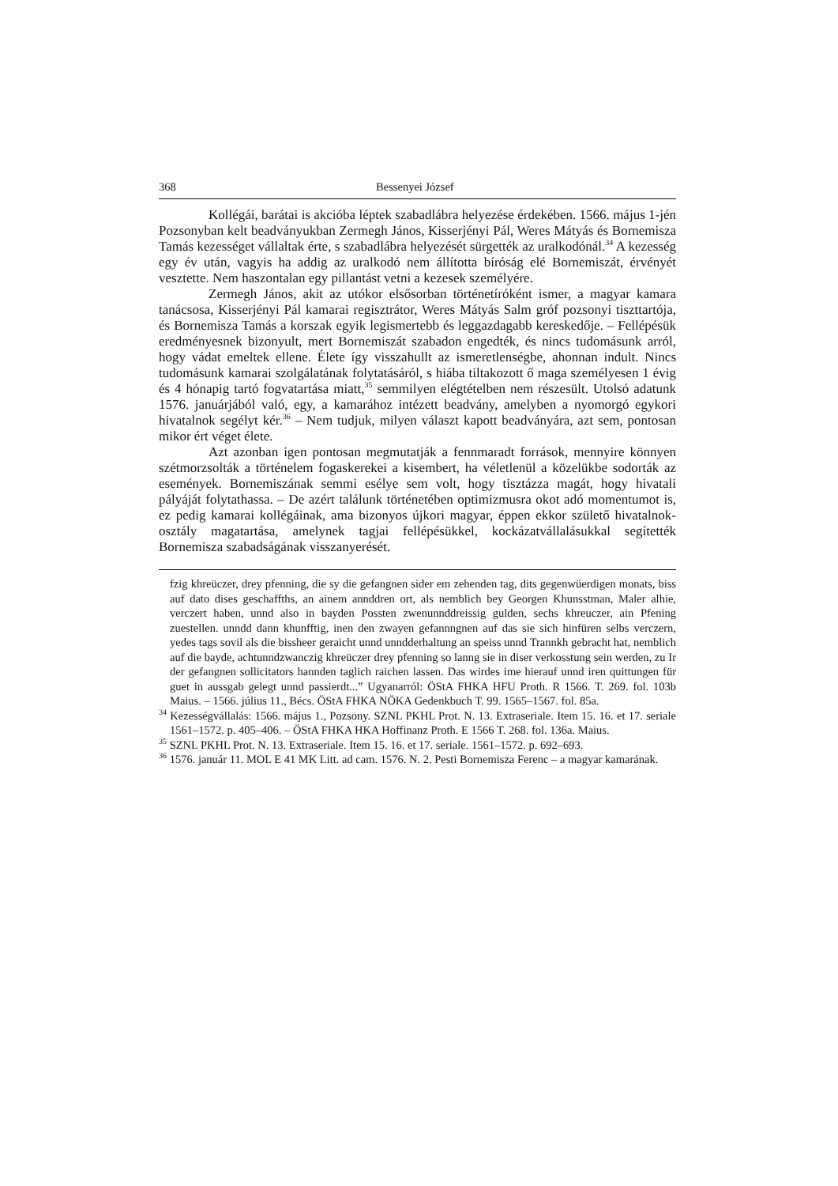368 Bessenyei József
Kollégái, barátai is akcióba léptek szabadlábra helyezése érdekében. 1566. május 1-jén Pozsonyban kelt beadványukban Zermegh János, Kisserjényi Pál, Weres Mátyás és Bornemisza Tamás kezességet vállaltak érte, s szabadlábra helyezését sürgették az uralkodónál.<sup>34</sup> A kezesség egy év után, vagyis ha addig az uralkodó nem állította bíróság elé Bornemiszát, érvényét vesztette. Nem haszontalan egy pillantást vetni a kezesek személyére.
Zermegh János, akit az utókor elsősorban történetíróként ismer, a magyar kamara tanácsosa, Kisserjényi Pál kamarai regisztrátor, Weres Mátyás Salm gróf pozsonyi tiszttartója, és Bornemisza Tamás a korszak egyik legismertebb és leggazdagabb kereskedője. – Fellépésük eredményesnek bizonyult, mert Bornemiszát szabadon engedték, és nincs tudomásunk arról, hogy vádat emeltek ellene. Élete így visszahullt az ismeretlenségbe, ahonnan indult. Nincs tudomásunk kamarai szolgálatának folytatásáról, s hiába tiltakozott ő maga személyesen 1 évig és 4 hónapig tartó fogvatartása miatt,<sup>35</sup> semmilyen elégtételben nem részesült. Utolsó adatunk 1576. januárjából való, egy, a kamarához intézett beadvány, amelyben a nyomorgó egykori hivatalnok segélyt kér.<sup>36</sup> – Nem tudjuk, milyen választ kapott beadványára, azt sem, pontosan mikor ért véget élete.
Azt azonban igen pontosan megmutatják a fennmaradt források, mennyire könnyen szétmorzsolták a történelem fogaskerekei a kisembert, ha véletlenül a közelükbe sodorták az események. Bornemiszának semmi esélye sem volt, hogy tisztázza magát, hogy hivatali pályáját folytathassa. – De azért találunk történetében optimizmusra okot adó momentumot is, ez pedig kamarai kollégáinak, ama bizonyos újkori magyar, éppen ekkor születő hivatalnok-osztály magatartása, amelynek tagjai fellépésükkel, kockázatvállalásukkal segítették Bornemisza szabadságának visszanyerését.
fzig khreüczer, drey pfenning, die sy die gefangnen sider em zehenden tag, dits gegenwüerdigen monats, biss auf dato dises geschaffths, an ainem annddren ort, als nemblich bey Georgen Khunsstman, Maler alhie, verczert haben, unnd also in bayden Possten zwenunnddreissig gulden, sechs khreuczer, ain Pfening zuestellen. unndd dann khunfftig, inen den zwayen gefannngnen auf das sie sich hinfüren selbs verczern, yedes tags sovil als die bissheer geraicht unnd unndderhaltung an speiss unnd Trannkh gebracht hat, nemblich auf die bayde, achtunndzwanczig khreüczer drey pfenning so lanng sie in diser verkosstung sein werden, zu Ir der gefangnen sollicitators hannden taglich raichen lassen. Das wirdes ime hierauf unnd iren quittungen für guet in aussgab gelegt unnd passierdt...” Ugyanarról: ÖStA FHKA HFU Proth. R 1566. T. 269. fol. 103b Maius. – 1566. július 11., Bécs. ÖStA FHKA NÖKA Gedenkbuch T. 99. 1565–1567. fol. 85a.
<sup>34</sup> Kezességvállalás: 1566. május 1., Pozsony. SZNL PKHL Prot. N. 13. Extraseriale. Item 15. 16. et 17. seriale 1561–1572. p. 405–406. – ÖStA FHKA HKA Hoffinanz Proth. E 1566 T. 268. fol. 136a. Maius.
<sup>35</sup> SZNL PKHL Prot. N. 13. Extraseriale. Item 15. 16. et 17. seriale. 1561–1572. p. 692–693.
<sup>36</sup> 1576. január 11. MOL E 41 MK Litt. ad cam. 1576. N. 2. Pesti Bornemisza Ferenc – a magyar kamarának.